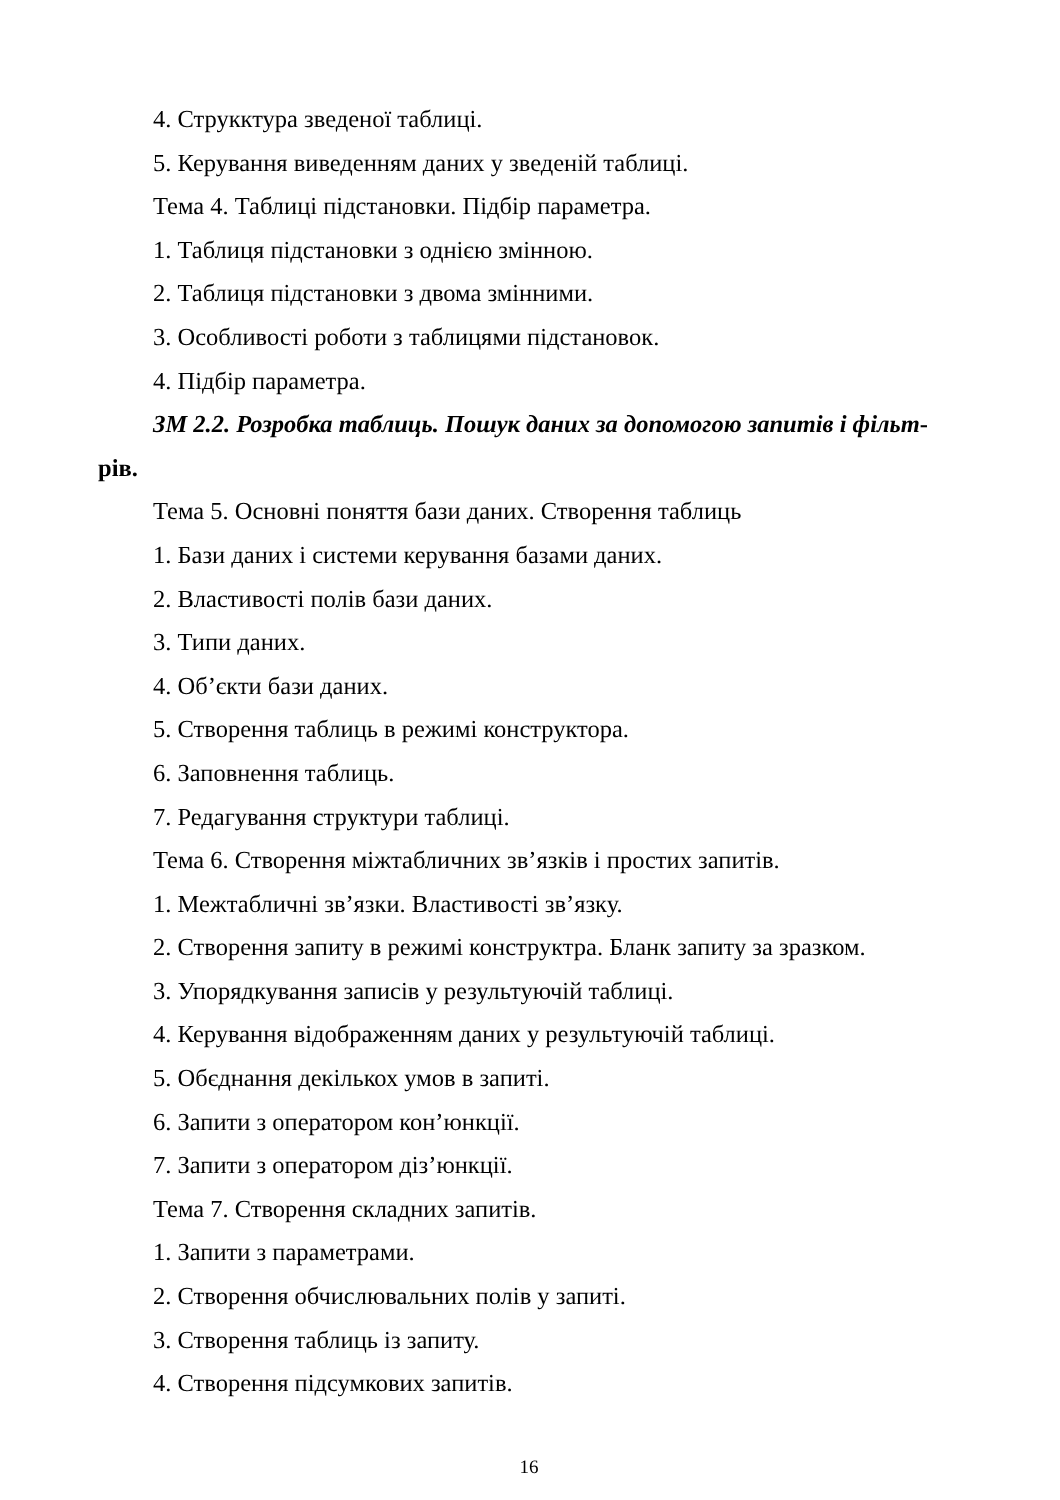4. Струкктура зведеної таблиці.
5. Керування виведенням даних у зведеній таблиці.
Тема 4. Таблиці підстановки. Підбір параметра.
1. Таблиця підстановки з однією змінною.
2. Таблиця підстановки з двома змінними.
3. Особливості роботи з таблицями підстановок.
4. Підбір параметра.
ЗМ 2.2. Розробка таблиць. Пошук даних за допомогою запитів і фільт-
рів.
Тема 5. Основні поняття бази даних. Створення таблиць
1. Бази даних і системи керування базами даних.
2. Властивості полів бази даних.
3. Типи даних.
4. Об’єкти бази даних.
5. Створення таблиць в режимі конструктора.
6. Заповнення таблиць.
7. Редагування структури таблиці.
Тема 6. Створення міжтабличних зв’язків і простих запитів.
1. Межтабличні зв’язки. Властивості зв’язку.
2. Створення запиту в режимі конструктра. Бланк запиту за зразком.
3. Упорядкування записів у результуючій таблиці.
4. Керування відображенням даних у результуючій таблиці.
5. Обєднання декількох умов в запиті.
6. Запити з оператором кон’юнкції.
7. Запити з оператором діз’юнкції.
Тема 7. Створення складних запитів.
1. Запити з параметрами.
2. Створення обчислювальних полів у запиті.
3. Створення таблиць із запиту.
4. Створення підсумкових запитів.
16